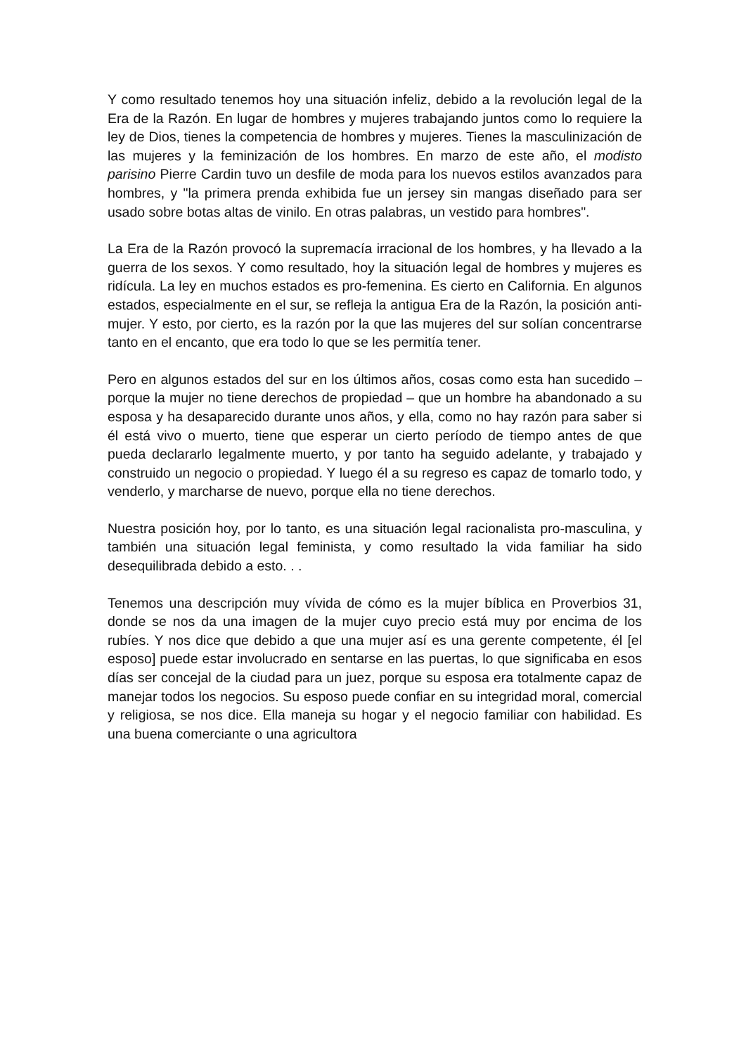Y como resultado tenemos hoy una situación infeliz, debido a la revolución legal de la Era de la Razón. En lugar de hombres y mujeres trabajando juntos como lo requiere la ley de Dios, tienes la competencia de hombres y mujeres. Tienes la masculinización de las mujeres y la feminización de los hombres. En marzo de este año, el modisto parisino Pierre Cardin tuvo un desfile de moda para los nuevos estilos avanzados para hombres, y "la primera prenda exhibida fue un jersey sin mangas diseñado para ser usado sobre botas altas de vinilo. En otras palabras, un vestido para hombres".
La Era de la Razón provocó la supremacía irracional de los hombres, y ha llevado a la guerra de los sexos. Y como resultado, hoy la situación legal de hombres y mujeres es ridícula. La ley en muchos estados es pro-femenina. Es cierto en California. En algunos estados, especialmente en el sur, se refleja la antigua Era de la Razón, la posición anti-mujer. Y esto, por cierto, es la razón por la que las mujeres del sur solían concentrarse tanto en el encanto, que era todo lo que se les permitía tener.
Pero en algunos estados del sur en los últimos años, cosas como esta han sucedido – porque la mujer no tiene derechos de propiedad – que un hombre ha abandonado a su esposa y ha desaparecido durante unos años, y ella, como no hay razón para saber si él está vivo o muerto, tiene que esperar un cierto período de tiempo antes de que pueda declararlo legalmente muerto, y por tanto ha seguido adelante, y trabajado y construido un negocio o propiedad. Y luego él a su regreso es capaz de tomarlo todo, y venderlo, y marcharse de nuevo, porque ella no tiene derechos.
Nuestra posición hoy, por lo tanto, es una situación legal racionalista pro-masculina, y también una situación legal feminista, y como resultado la vida familiar ha sido desequilibrada debido a esto. . .
Tenemos una descripción muy vívida de cómo es la mujer bíblica en Proverbios 31, donde se nos da una imagen de la mujer cuyo precio está muy por encima de los rubíes. Y nos dice que debido a que una mujer así es una gerente competente, él [el esposo] puede estar involucrado en sentarse en las puertas, lo que significaba en esos días ser concejal de la ciudad para un juez, porque su esposa era totalmente capaz de manejar todos los negocios. Su esposo puede confiar en su integridad moral, comercial y religiosa, se nos dice. Ella maneja su hogar y el negocio familiar con habilidad. Es una buena comerciante o una agricultora